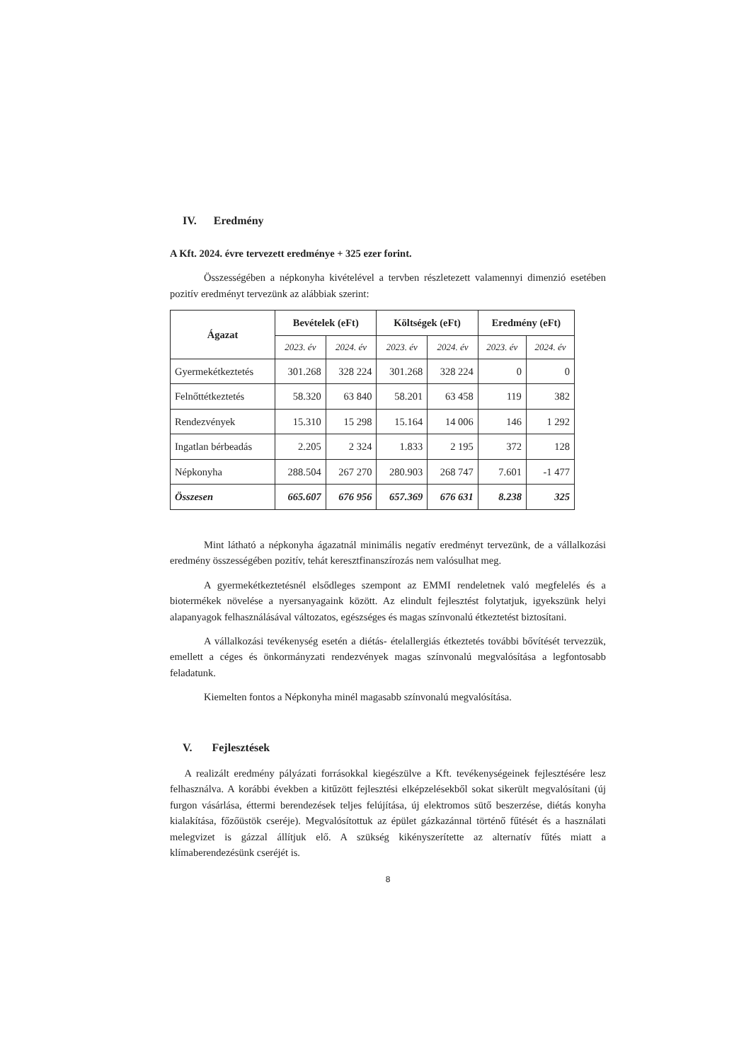IV. Eredmény
A Kft. 2024. évre tervezett eredménye + 325 ezer forint.
Összességében a népkonyha kivételével a tervben részletezett valamennyi dimenzió esetében pozitív eredményt tervezünk az alábbiak szerint:
| Ágazat | Bevételek (eFt) | | Költségek (eFt) | | Eredmény (eFt) | |
| --- | --- | --- | --- | --- | --- | --- |
| | 2023. év | 2024. év | 2023. év | 2024. év | 2023. év | 2024. év |
| Gyermekétkeztetés | 301.268 | 328 224 | 301.268 | 328 224 | 0 | 0 |
| Felnőttétkeztetés | 58.320 | 63 840 | 58.201 | 63 458 | 119 | 382 |
| Rendezvények | 15.310 | 15 298 | 15.164 | 14 006 | 146 | 1 292 |
| Ingatlan bérbeadás | 2.205 | 2 324 | 1.833 | 2 195 | 372 | 128 |
| Népkonyha | 288.504 | 267 270 | 280.903 | 268 747 | 7.601 | -1 477 |
| Összesen | 665.607 | 676 956 | 657.369 | 676 631 | 8.238 | 325 |
Mint látható a népkonyha ágazatnál minimális negatív eredményt tervezünk, de a vállalkozási eredmény összességében pozitív, tehát keresztfinanszírozás nem valósulhat meg.
A gyermekétkeztetésnél elsődleges szempont az EMMI rendeletnek való megfelelés és a biotermékek növelése a nyersanyagaink között. Az elindult fejlesztést folytatjuk, igyekszünk helyi alapanyagok felhasználásával változatos, egészséges és magas színvonalú étkeztetést biztosítani.
A vállalkozási tevékenység esetén a diétás- ételallergiás étkeztetés további bővítését tervezzük, emellett a céges és önkormányzati rendezvények magas színvonalú megvalósítása a legfontosabb feladatunk.
Kiemelten fontos a Népkonyha minél magasabb színvonalú megvalósítása.
V. Fejlesztések
A realizált eredmény pályázati forrásokkal kiegészülve a Kft. tevékenységeinek fejlesztésére lesz felhasználva. A korábbi években a kitűzött fejlesztési elképzelésekből sokat sikerült megvalósítani (új furgon vásárlása, éttermi berendezések teljes felújítása, új elektromos sütő beszerzése, diétás konyha kialakítása, főzőüstök cseréje). Megvalósítottuk az épület gázkazánnal történő fűtését és a használati melegvizet is gázzal állítjuk elő. A szükség kikényszerítette az alternatív fűtés miatt a klímaberendezésünk cseréjét is.
8